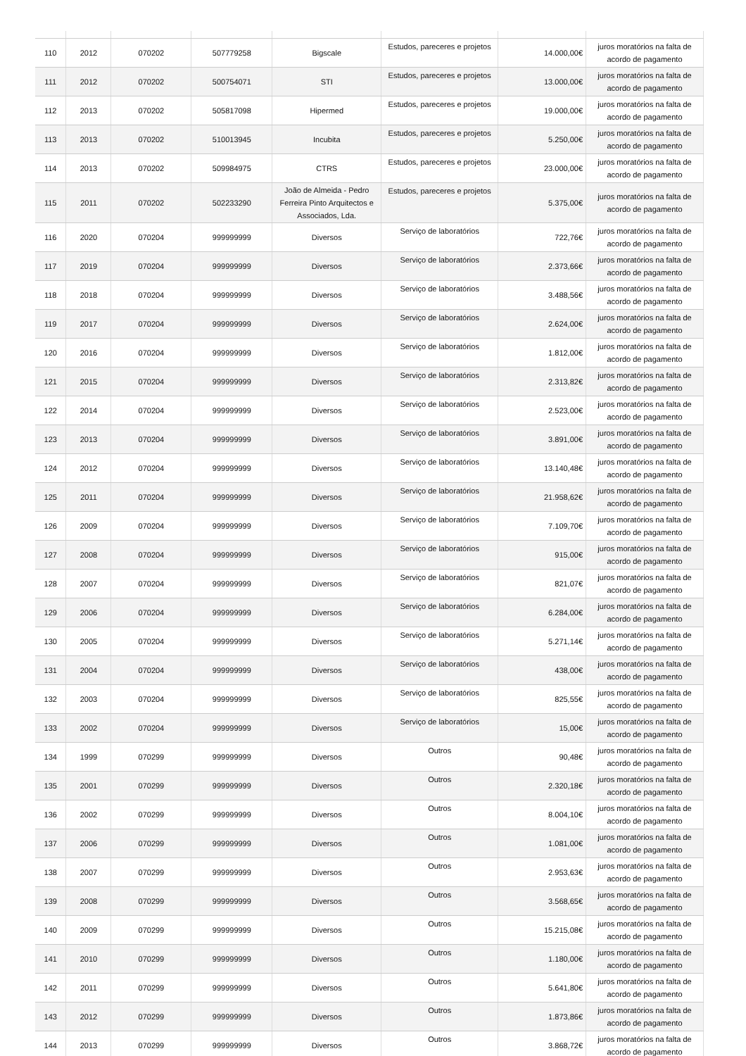| 110 | 2012 | 070202 | 507779258 | Bigscale | Estudos, pareceres e projetos | 14.000,00€ | juros moratórios na falta de acordo de pagamento |
| 111 | 2012 | 070202 | 500754071 | STI | Estudos, pareceres e projetos | 13.000,00€ | juros moratórios na falta de acordo de pagamento |
| 112 | 2013 | 070202 | 505817098 | Hipermed | Estudos, pareceres e projetos | 19.000,00€ | juros moratórios na falta de acordo de pagamento |
| 113 | 2013 | 070202 | 510013945 | Incubita | Estudos, pareceres e projetos | 5.250,00€ | juros moratórios na falta de acordo de pagamento |
| 114 | 2013 | 070202 | 509984975 | CTRS | Estudos, pareceres e projetos | 23.000,00€ | juros moratórios na falta de acordo de pagamento |
| 115 | 2011 | 070202 | 502233290 | João de Almeida - Pedro Ferreira Pinto Arquitectos e Associados, Lda. | Estudos, pareceres e projetos | 5.375,00€ | juros moratórios na falta de acordo de pagamento |
| 116 | 2020 | 070204 | 999999999 | Diversos | Serviço de laboratórios | 722,76€ | juros moratórios na falta de acordo de pagamento |
| 117 | 2019 | 070204 | 999999999 | Diversos | Serviço de laboratórios | 2.373,66€ | juros moratórios na falta de acordo de pagamento |
| 118 | 2018 | 070204 | 999999999 | Diversos | Serviço de laboratórios | 3.488,56€ | juros moratórios na falta de acordo de pagamento |
| 119 | 2017 | 070204 | 999999999 | Diversos | Serviço de laboratórios | 2.624,00€ | juros moratórios na falta de acordo de pagamento |
| 120 | 2016 | 070204 | 999999999 | Diversos | Serviço de laboratórios | 1.812,00€ | juros moratórios na falta de acordo de pagamento |
| 121 | 2015 | 070204 | 999999999 | Diversos | Serviço de laboratórios | 2.313,82€ | juros moratórios na falta de acordo de pagamento |
| 122 | 2014 | 070204 | 999999999 | Diversos | Serviço de laboratórios | 2.523,00€ | juros moratórios na falta de acordo de pagamento |
| 123 | 2013 | 070204 | 999999999 | Diversos | Serviço de laboratórios | 3.891,00€ | juros moratórios na falta de acordo de pagamento |
| 124 | 2012 | 070204 | 999999999 | Diversos | Serviço de laboratórios | 13.140,48€ | juros moratórios na falta de acordo de pagamento |
| 125 | 2011 | 070204 | 999999999 | Diversos | Serviço de laboratórios | 21.958,62€ | juros moratórios na falta de acordo de pagamento |
| 126 | 2009 | 070204 | 999999999 | Diversos | Serviço de laboratórios | 7.109,70€ | juros moratórios na falta de acordo de pagamento |
| 127 | 2008 | 070204 | 999999999 | Diversos | Serviço de laboratórios | 915,00€ | juros moratórios na falta de acordo de pagamento |
| 128 | 2007 | 070204 | 999999999 | Diversos | Serviço de laboratórios | 821,07€ | juros moratórios na falta de acordo de pagamento |
| 129 | 2006 | 070204 | 999999999 | Diversos | Serviço de laboratórios | 6.284,00€ | juros moratórios na falta de acordo de pagamento |
| 130 | 2005 | 070204 | 999999999 | Diversos | Serviço de laboratórios | 5.271,14€ | juros moratórios na falta de acordo de pagamento |
| 131 | 2004 | 070204 | 999999999 | Diversos | Serviço de laboratórios | 438,00€ | juros moratórios na falta de acordo de pagamento |
| 132 | 2003 | 070204 | 999999999 | Diversos | Serviço de laboratórios | 825,55€ | juros moratórios na falta de acordo de pagamento |
| 133 | 2002 | 070204 | 999999999 | Diversos | Serviço de laboratórios | 15,00€ | juros moratórios na falta de acordo de pagamento |
| 134 | 1999 | 070299 | 999999999 | Diversos | Outros | 90,48€ | juros moratórios na falta de acordo de pagamento |
| 135 | 2001 | 070299 | 999999999 | Diversos | Outros | 2.320,18€ | juros moratórios na falta de acordo de pagamento |
| 136 | 2002 | 070299 | 999999999 | Diversos | Outros | 8.004,10€ | juros moratórios na falta de acordo de pagamento |
| 137 | 2006 | 070299 | 999999999 | Diversos | Outros | 1.081,00€ | juros moratórios na falta de acordo de pagamento |
| 138 | 2007 | 070299 | 999999999 | Diversos | Outros | 2.953,63€ | juros moratórios na falta de acordo de pagamento |
| 139 | 2008 | 070299 | 999999999 | Diversos | Outros | 3.568,65€ | juros moratórios na falta de acordo de pagamento |
| 140 | 2009 | 070299 | 999999999 | Diversos | Outros | 15.215,08€ | juros moratórios na falta de acordo de pagamento |
| 141 | 2010 | 070299 | 999999999 | Diversos | Outros | 1.180,00€ | juros moratórios na falta de acordo de pagamento |
| 142 | 2011 | 070299 | 999999999 | Diversos | Outros | 5.641,80€ | juros moratórios na falta de acordo de pagamento |
| 143 | 2012 | 070299 | 999999999 | Diversos | Outros | 1.873,86€ | juros moratórios na falta de acordo de pagamento |
| 144 | 2013 | 070299 | 999999999 | Diversos | Outros | 3.868,72€ | juros moratórios na falta de acordo de pagamento |